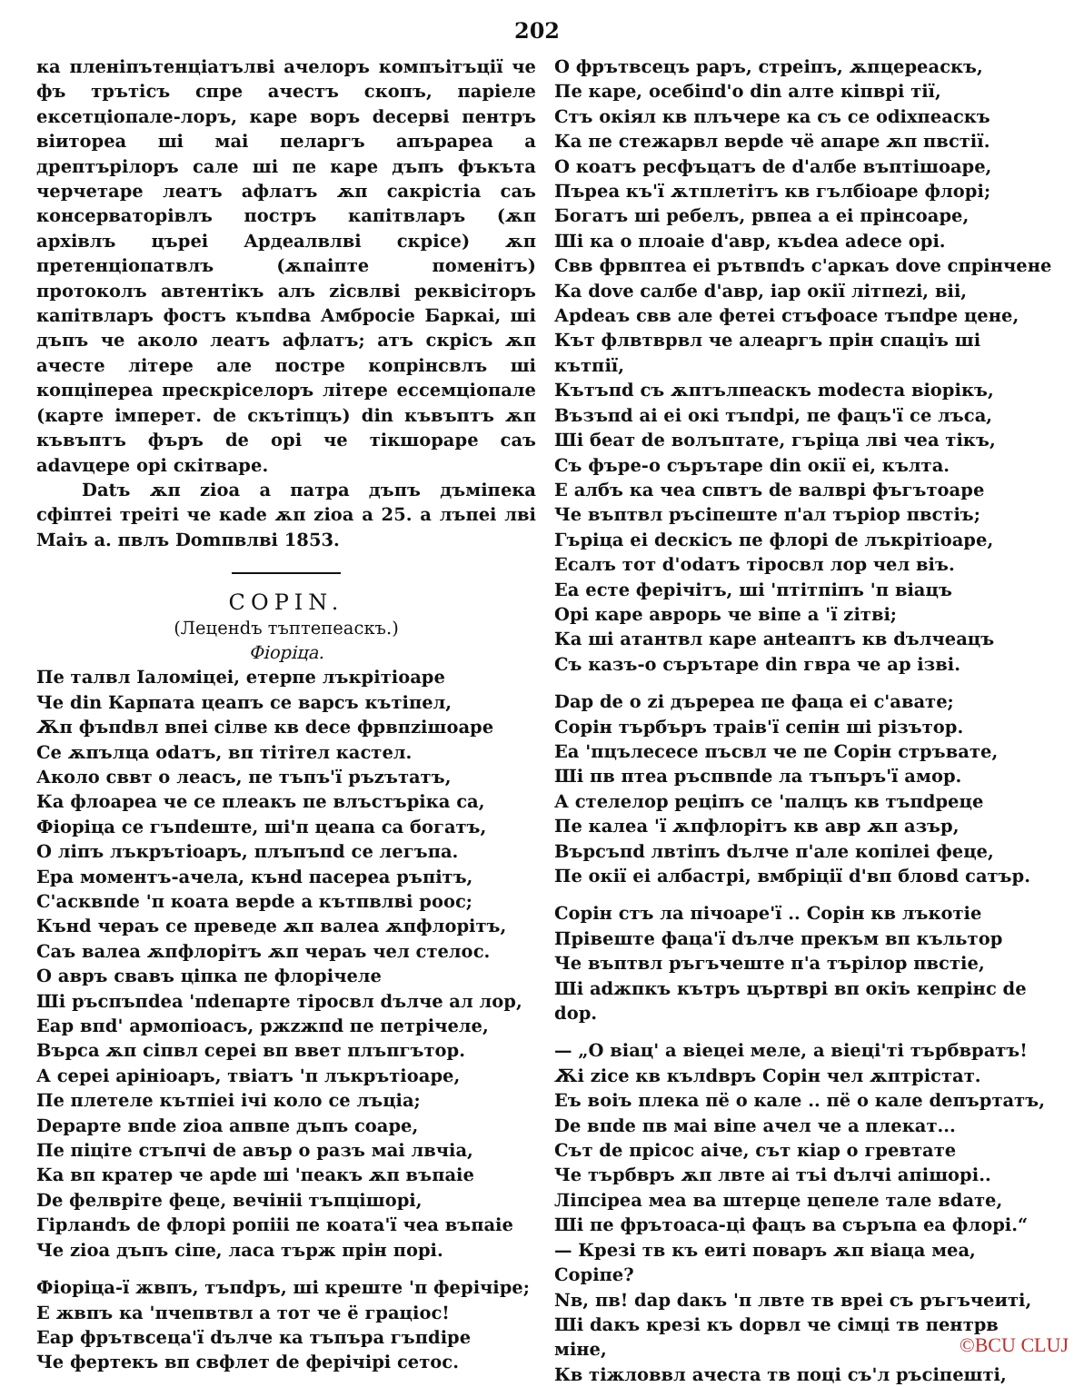202
ка пленіпътенціатълві ачелоръ компъітъції че фъ трътісъ спре ачестъ скопъ, паріеле ексетціопале-лоръ, каре воръ deсерві пентръ віиторea ші маі пеларгъ апърареа a дрептърілоръ сале ші пе каре дъпъ фъкъта черчетаре леатъ афлатъ ѫп сакрістіа саъ консерваторівлъ постръ капітвларъ (ѫп архівлъ църеі Ардеалвлві скрісе) ѫп претенціопатвлъ (ѫпаіпте поменітъ) протоколъ автентікъ алъ zісвлві реквісіторъ капітвларъ фостъ къпdва Амбросіе Баркаі, ші дъпъ че аколо леатъ афлатъ; атъ скрісъ ѫп ачесте літере але постре копрінсвлъ ші копціпереа прескріселоръ літере ессемціопале (карте імперет. de скътіпцъ) din къвъптъ ѫп къвъптъ фъръ de орі че тікшораре саъ adаvцере орі скітваре.
Datъ ѫп zіоа a патра дъпъ дъміпека сфіптеі треіті че каde ѫп zіоа a 25. a лъпеі лві Маіъ a. пвлъ Domпвлві 1853.
COPIN.
(Леценdъ тъптепеаскъ.)
Фіоріца.
Пе талвл Іаломіцеі, етерпе лъкрітіоаре
Че din Карпата цеапъ се варсъ кътіпел,
Ѫп фъпdвл впеі сілве кв dесе фрвпzішоаре
Се ѫпълца odатъ, вп тітітел кастел.
Аколо сввт о леасъ, пе тъпъ'ї ръzътатъ,
Ка флоареа че се плеакъ пе влъстъріка са,
Фіоріца се гъпdеште, ші'п цеапа са богатъ,
О ліпъ лъкрътіоаръ, плъпъпd се легъпа.
Ера моментъ-ачела, кънd пасереа ръпітъ,
С'асквпdе 'п коата верdе a кътпвлві роос;
Кънd чераъ се преведе ѫп валеа ѫпфлорітъ,
Саъ валеа ѫпфлорітъ ѫп чераъ чел стелос.
О авръ свавъ ціпка пе флорічеле
Ші ръспъпdea 'пdeпарте тіросвл dълче ал лор,
Еар впd' армопіоасъ, ржzжпd пе петрічеле,
Върса ѫп сіпвл сереі вп ввет плъпгътор.
А сереі арініоаръ, твіатъ 'п лъкрътіоаре,
Пе плетеле кътпіеі ічі коло се лъціа;
Depарте впdе zіоа апвпе дъпъ соаре,
Пе піціте стъпчі de авър o разъ маі лвчіа,
Ка вп кратер че арdе ші 'пеакъ ѫп въпаіе
De фелвріте феце, вечініі тъпцішорі,
Гірланdъ de флорі ропііі пе коата'ї чеа въпаіе
Че zіоа дъпъ сіпе, ласа търж прін порі.
Фіоріца-ї жвпъ, тъпdръ, ші креште 'п ферічіре;
Е жвпъ ка 'пчепвтвл a тот че ё граціос!
Еар фрътвсеца'ї dълче ка тъпъра гъпdіре
Че фертекъ вп свфлет de ферічірі сетос.
О фрътвсецъ раръ, стреіпъ, ѫпцереаскъ,
Пе каре, осебіпd'о din алте кіпврі тії,
Стъ окіял кв плъчере ка съ се оdіхпеаскъ
Ка пе стежарвл верdе чё апаре ѫп пвстії.
О коатъ ресфъцатъ de d'албе въптішоаре,
Пърea къ'ї ѫтплетітъ кв гълбіоаре флорі;
Богатъ ші ребелъ, рвпеа a еі прінсоаре,
Ші ка о плоаіе d'авр, къdea adeсе орі.
Свв фрвптеа еі рътвпdъ с'аркаъ dove спрінчене
Ка dove салбе d'авр, іар окії літпеzі, віі,
Арdеаъ свв але фетеі стъфоасе тъпdре цене,
Кът флвтврвл че алеаргъ прін спаціъ ші кътпії,
Кътъпd съ ѫптълпеаскъ modеста віорікъ,
Възъпd аі еі окі тъпdрі, пе фацъ'ї се лъса,
Ші беат de волъптате, гъріца лві чea тікъ,
Съ фъре-о сърътаре din окії еі, кълта.
Е албъ ка чea спвтъ de валврі фъгътоаре
Че въптвл ръсіпеште п'ал търіор пвстіъ;
Гъріца еі deскісъ пе флорі de лъкрітіоаре,
Есалъ тот d'odатъ тіросвл лор чел віъ.
Еа есте ферічітъ, ші 'птітпіпъ 'п віацъ
Орі каре аврорь че віпе a 'ї zітві;
Ка ші атантвл каре анteаптъ кв dълчеацъ
Съ казъ-о сърътаре din гвра че ар ізві.
Dар de о zі дъререа пе фаца еі с'авате;
Сорін търбъръ траів'ї сепін ші різътор.
Еа 'пцълесесе пъсвл че пе Сорін стръвате,
Ші пв птеа ръспвпdе ла тъпъръ'ї амор.
А стелелор реціпъ се 'палцъ кв тъпdреце
Пе калеа 'ї ѫпфлорітъ кв авр ѫп азър,
Върсъпd лвтіпъ dълче п'але копілеі феце,
Пе окії еі албастрі, вмбріції d'вп бловd сатър.
Сорін стъ ла пічоаре'ї .. Сорін кв лъкотіе
Прівеште фаца'ї dълче прекъм вп къльтор
Че въптвл ръгъчеште п'а търілор пвстіе,
Ші аdжпкъ кътръ църтврі вп окіъ кепрінс de dор.
— „О віац' a віецеі меле, a віеці'ті търбвратъ!
Ѫі zісе кв кълdвръ Сорін чел ѫптрістат.
Еъ воіъ плека пё о кале .. пё о кале deпъртатъ,
De впdе пв маі віпе ачел че a плекат...
Сът de прісос аіче, сът кіар о гревтате
Че търбвръ ѫп лвте аі тъі dълчі апішорі..
Ліпсіреа меа ва штерце цепеле тале вdате,
Ші пе фрътоаса-ці фацъ ва съръпа еа флорі.“
— Крезі тв къ еиті поваръ ѫп віаца меа, Copіпе?
Nв, пв! dар dакъ 'п лвте тв вреі съ ръгъчеиті,
Ші dакъ крезі къ dорвл че сімці тв пентрв міне,
Кв тіжловвл ачеста тв поці съ'л ръсіпешті,
©BCU CLUJ